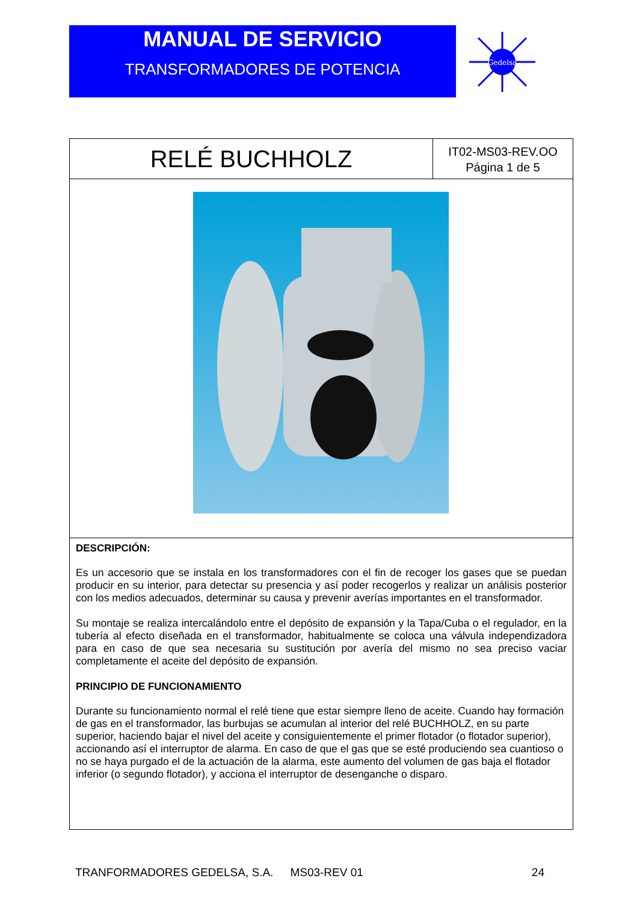MANUAL DE SERVICIO
TRANSFORMADORES DE POTENCIA
Gedelsa
RELÉ BUCHHOLZ
IT02-MS03-REV.OO
Página 1 de 5
DESCRIPCIÓN:
Es un accesorio que se instala en los transformadores con el fin de recoger los gases que se puedan producir en su interior, para detectar su presencia y así poder recogerlos y realizar un análisis posterior con los medios adecuados, determinar su causa y prevenir averías importantes en el transformador.
Su montaje se realiza intercalándolo entre el depósito de expansión y la Tapa/Cuba o el regulador, en la tubería al efecto diseñada en el transformador, habitualmente se coloca una válvula independizadora para en caso de que sea necesaria su sustitución por avería del mismo no sea preciso vaciar completamente el aceite del depósito de expansión.
PRINCIPIO DE FUNCIONAMIENTO
Durante su funcionamiento normal el relé tiene que estar siempre lleno de aceite. Cuando hay formación de gas en el transformador, las burbujas se acumulan al interior del relé BUCHHOLZ, en su parte superior, haciendo bajar el nivel del aceite y consiguientemente el primer flotador (o flotador superior), accionando así el interruptor de alarma. En caso de que el gas que se esté produciendo sea cuantioso o no se haya purgado el de la actuación de la alarma, este aumento del volumen de gas baja el flotador inferior (o segundo flotador), y acciona el interruptor de desenganche o disparo.
TRANFORMADORES GEDELSA, S.A. MS03-REV 01 24